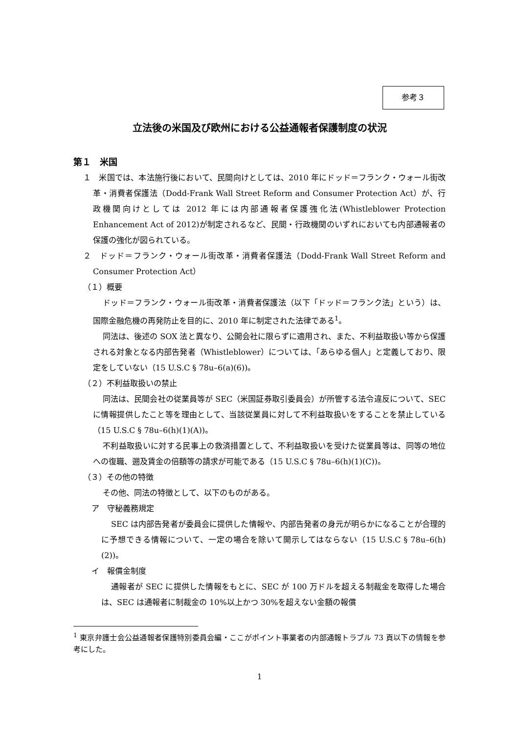参考３
立法後の米国及び欧州における公益通報者保護制度の状況
第１　米国
１　米国では、本法施行後において、民間向けとしては、2010 年にドッド＝フランク・ウォール街改革・消費者保護法（Dodd‐Frank Wall Street Reform and Consumer Protection Act）が、行政機関向けとしては 2012 年には内部通報者保護強化法(Whistleblower Protection Enhancement Act of 2012)が制定されるなど、民間・行政機関のいずれにおいても内部通報者の保護の強化が図られている。
２　ドッド＝フランク・ウォール街改革・消費者保護法（Dodd-Frank Wall Street Reform and Consumer Protection Act）
（１）概要
ドッド＝フランク・ウォール街改革・消費者保護法（以下「ドッド＝フランク法」という）は、国際金融危機の再発防止を目的に、2010 年に制定された法律である<sup>1</sup>。
同法は、後述の SOX 法と異なり、公開会社に限らずに適用され、また、不利益取扱い等から保護される対象となる内部告発者（Whistleblower）については、「あらゆる個人」と定義しており、限定をしていない（15 U.S.C § 78u–6(a)(6))。
（２）不利益取扱いの禁止
同法は、民間会社の従業員等が SEC（米国証券取引委員会）が所管する法令違反について、SEC に情報提供したこと等を理由として、当該従業員に対して不利益取扱いをすることを禁止している（15 U.S.C § 78u–6(h)(1)(A))。
不利益取扱いに対する民事上の救済措置として、不利益取扱いを受けた従業員等は、同等の地位への復職、遡及賃金の倍額等の請求が可能である（15 U.S.C § 78u–6(h)(1)(C))。
（３）その他の特徴
その他、同法の特徴として、以下のものがある。
ア　守秘義務規定
SEC は内部告発者が委員会に提供した情報や、内部告発者の身元が明らかになることが合理的に予想できる情報について、一定の場合を除いて開示してはならない（15 U.S.C § 78u–6(h)(2))。
イ　報償金制度
通報者が SEC に提供した情報をもとに、SEC が 100 万ドルを超える制裁金を取得した場合は、SEC は通報者に制裁金の 10%以上かつ 30%を超えない金額の報償
<sup>1</sup> 東京弁護士会公益通報者保護特別委員会編・ここがポイント事業者の内部通報トラブル 73 頁以下の情報を参考にした。
1